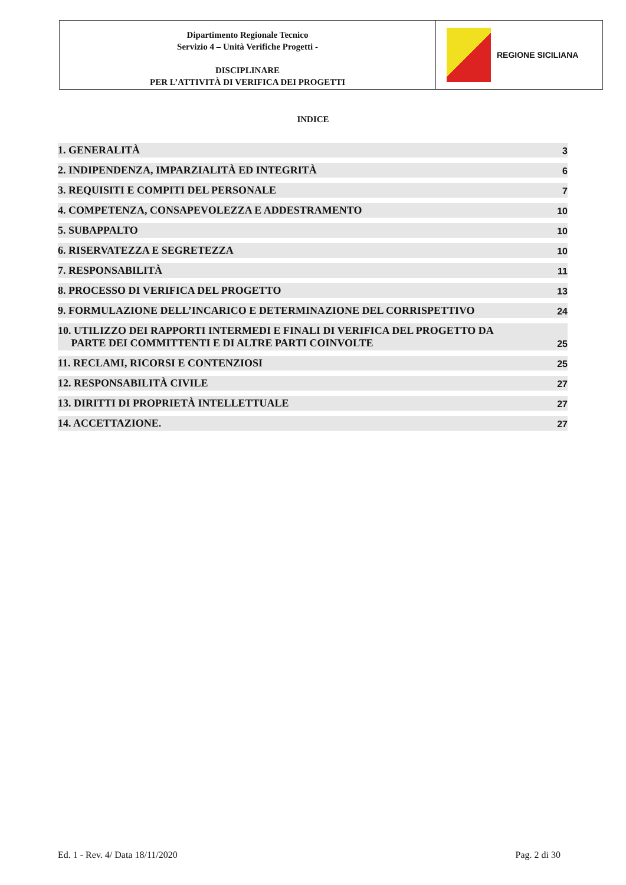Dipartimento Regionale Tecnico
Servizio 4 – Unità Verifiche Progetti -
DISCIPLINARE
PER L’ATTIVITÀ DI VERIFICA DEI PROGETTI
REGIONE SICILIANA
INDICE
| 1. GENERALITÀ | 3 |
| 2. INDIPENDENZA, IMPARZIALITÀ ED INTEGRITÀ | 6 |
| 3. REQUISITI E COMPITI DEL PERSONALE | 7 |
| 4. COMPETENZA, CONSAPEVOLEZZA E ADDESTRAMENTO | 10 |
| 5. SUBAPPALTO | 10 |
| 6. RISERVATEZZA E SEGRETEZZA | 10 |
| 7. RESPONSABILITÀ | 11 |
| 8. PROCESSO DI VERIFICA DEL PROGETTO | 13 |
| 9. FORMULAZIONE DELL’INCARICO E DETERMINAZIONE DEL CORRISPETTIVO | 24 |
| 10. UTILIZZO DEI RAPPORTI INTERMEDI E FINALI DI VERIFICA DEL PROGETTO DA PARTE DEI COMMITTENTI E DI ALTRE PARTI COINVOLTE | 25 |
| 11. RECLAMI, RICORSI E CONTENZIOSI | 25 |
| 12. RESPONSABILITÀ CIVILE | 27 |
| 13. DIRITTI DI PROPRIETÀ INTELLETTUALE | 27 |
| 14. ACCETTAZIONE. | 27 |
Ed. 1 - Rev. 4/ Data 18/11/2020 Pag. 2 di 30